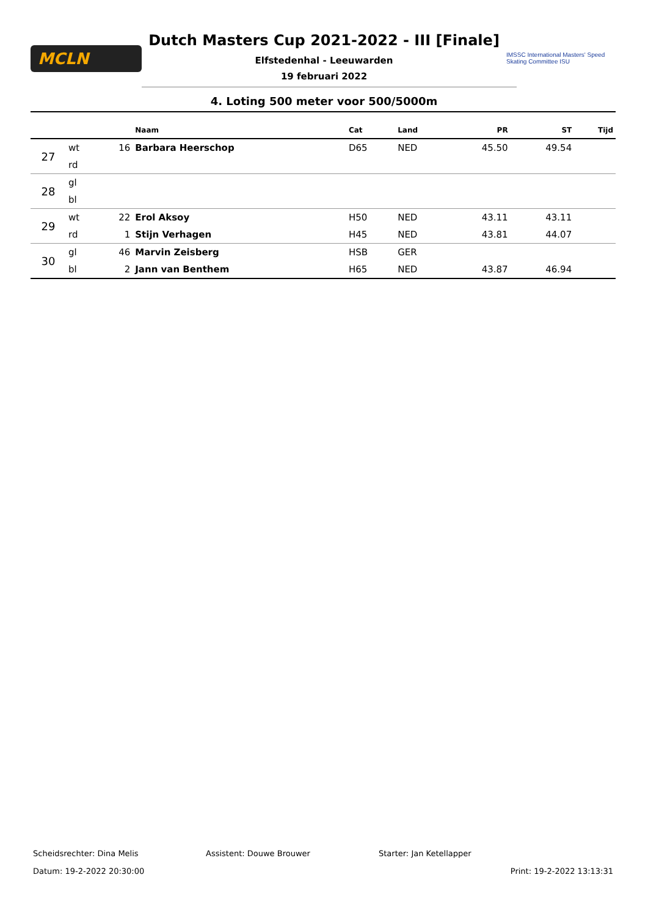MCLN
Dutch Masters Cup 2021-2022 - III [Finale]
Elfstedenhal - Leeuwarden
19 februari 2022
IMSSC International Masters' Speed Skating Committee ISU
4. Loting 500 meter voor 500/5000m
| | | | Naam | Cat | Land | PR | ST | Tijd |
| --- | --- | --- | --- | --- | --- | --- | --- | --- |
| 27 | wt | 16 | Barbara Heerschop | D65 | NED | 45.50 | 49.54 | |
| | rd | | | | | | | |
| 28 | gl | | | | | | | |
| | bl | | | | | | | |
| 29 | wt | 22 | Erol Aksoy | H50 | NED | 43.11 | 43.11 | |
| | rd | 1 | Stijn Verhagen | H45 | NED | 43.81 | 44.07 | |
| 30 | gl | 46 | Marvin Zeisberg | HSB | GER | | | |
| | bl | 2 | Jann van Benthem | H65 | NED | 43.87 | 46.94 | |
Scheidsrechter: Dina Melis Assistent: Douwe Brouwer Starter: Jan Ketellapper
Datum: 19-2-2022 20:30:00 Print: 19-2-2022 13:13:31